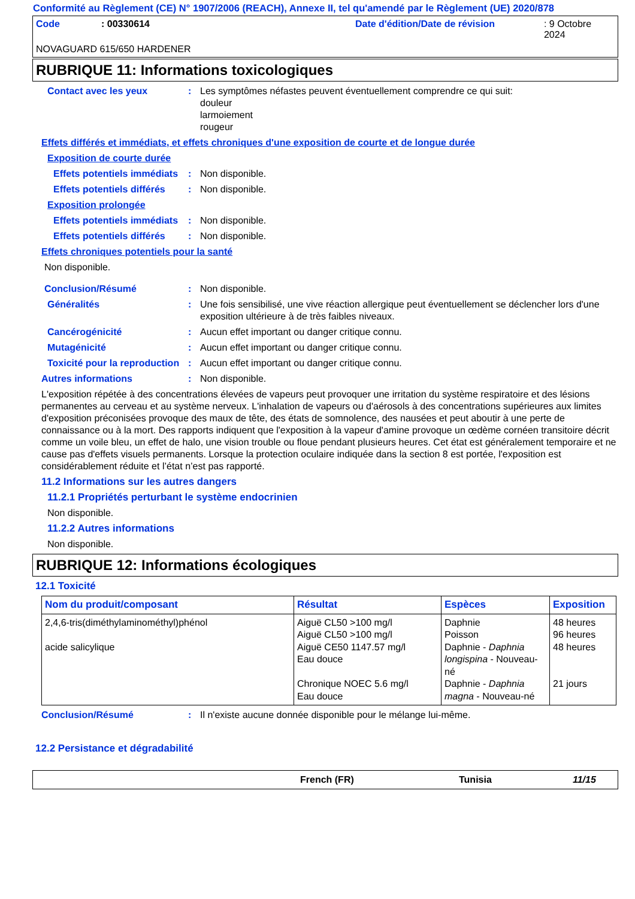Conformité au Règlement (CE) N° 1907/2006 (REACH), Annexe II, tel qu'amendé par le Règlement (UE) 2020/878
Code: 00330614 Date d'édition/Date de révision: 9 Octobre 2024
NOVAGUARD 615/650 HARDENER
RUBRIQUE 11: Informations toxicologiques
Contact avec les yeux : Les symptômes néfastes peuvent éventuellement comprendre ce qui suit:
douleur
larmoiement
rougeur
Effets différés et immédiats, et effets chroniques d'une exposition de courte et de longue durée
Exposition de courte durée
Effets potentiels immédiats
: Non disponible.
Effets potentiels différés
: Non disponible.
Exposition prolongée
Effets potentiels immédiats
: Non disponible.
Effets potentiels différés
: Non disponible.
Effets chroniques potentiels pour la santé
Non disponible.
Conclusion/Résumé : Non disponible.
Généralités : Une fois sensibilisé, une vive réaction allergique peut éventuellement se déclencher lors d'une exposition ultérieure à de très faibles niveaux.
Cancérogénicité : Aucun effet important ou danger critique connu.
Mutagénicité : Aucun effet important ou danger critique connu.
Toxicité pour la reproduction
: Aucun effet important ou danger critique connu.
Autres informations : Non disponible.
L'exposition répétée à des concentrations élevées de vapeurs peut provoquer une irritation du système respiratoire et des lésions permanentes au cerveau et au système nerveux. L'inhalation de vapeurs ou d'aérosols à des concentrations supérieures aux limites d'exposition préconisées provoque des maux de tête, des états de somnolence, des nausées et peut aboutir à une perte de connaissance ou à la mort. Des rapports indiquent que l'exposition à la vapeur d'amine provoque un œdème cornéen transitoire décrit comme un voile bleu, un effet de halo, une vision trouble ou floue pendant plusieurs heures. Cet état est généralement temporaire et ne cause pas d'effets visuels permanents. Lorsque la protection oculaire indiquée dans la section 8 est portée, l'exposition est considérablement réduite et l’état n’est pas rapporté.
11.2 Informations sur les autres dangers
11.2.1 Propriétés perturbant le système endocrinien
Non disponible.
11.2.2 Autres informations
Non disponible.
RUBRIQUE 12: Informations écologiques
12.1 Toxicité
| Nom du produit/composant | Résultat | Espèces | Exposition |
| --- | --- | --- | --- |
| 2,4,6-tris(diméthylaminométhyl)phénol acide salicylique | Aiguë CL50 >100 mg/l Aiguë CL50 >100 mg/l Aiguë CE50 1147.57 mg/l Eau douce Chronique NOEC 5.6 mg/l Eau douce | Daphnie Poisson Daphnie - Daphnia longispina - Nouveau-né Daphnie - Daphnia magna - Nouveau-né | 48 heures 96 heures 48 heures 21 jours |
Conclusion/Résumé : Il n'existe aucune donnée disponible pour le mélange lui-même.
12.2 Persistance et dégradabilité
French (FR) Tunisia 11/15